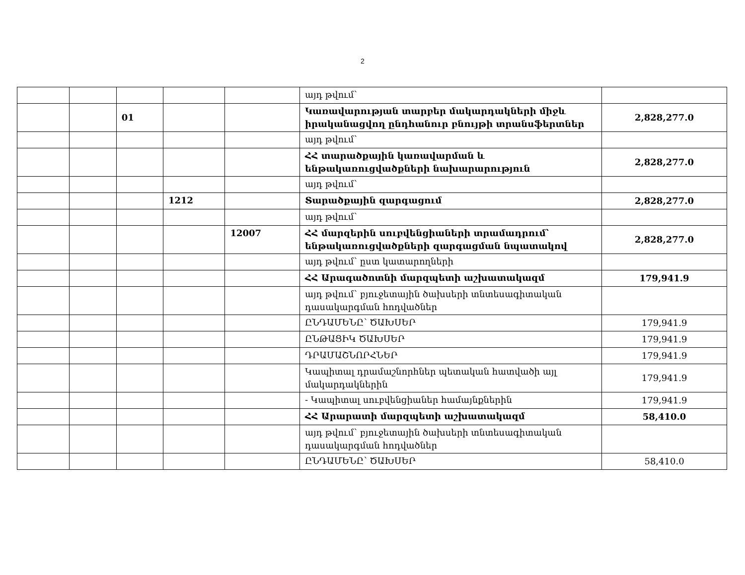2
| | | | | | այդ թվում՝ | |
| | | 01 | | | Կառավարության տարբեր մակարդակների միջև իրականացվող ընդհանուր բնույթի տրանսֆերտներ | 2,828,277.0 |
| | | | | | այդ թվում՝ | |
| | | | | | ՀՀ տարածքային կառավարման և ենթակառուցվածքների նախարարություն | 2,828,277.0 |
| | | | | | այդ թվում՝ | |
| | | | 1212 | | Տարածքային զարգացում | 2,828,277.0 |
| | | | | | այդ թվում՝ | |
| | | | | 12007 | ՀՀ մարզերին սուբվենցիաների տրամադրում՝ ենթակառուցվածքների զարգացման նպատակով | 2,828,277.0 |
| | | | | | այդ թվում՝ ըստ կատարողների | |
| | | | | | ՀՀ Արագածոտնի մարզպետի աշխատակազմ | 179,941.9 |
| | | | | | այդ թվում՝ բյուջետային ծախսերի տնտեսագիտական դասակարգման հոդվածներ | |
| | | | | | ԸՆԴԱՄԵՆԸ՝ ԾԱԽՍԵՐ | 179,941.9 |
| | | | | | ԸՆԹԱՑԻԿ ԾԱԽՍԵՐ | 179,941.9 |
| | | | | | ԴՐԱՄԱՇՆՈՐՀՆԵՐ | 179,941.9 |
| | | | | | Կապիտալ դրամաշնորհներ պետական հատվածի այլ մակարդակներին | 179,941.9 |
| | | | | | - Կապիտալ սուբվենցիաներ համայնքներին | 179,941.9 |
| | | | | | ՀՀ Արարատի մարզպետի աշխատակազմ | 58,410.0 |
| | | | | | այդ թվում՝ բյուջետային ծախսերի տնտեսագիտական դասակարգման հոդվածներ | |
| | | | | | ԸՆԴԱՄԵՆԸ՝ ԾԱԽՍԵՐ | 58,410.0 |